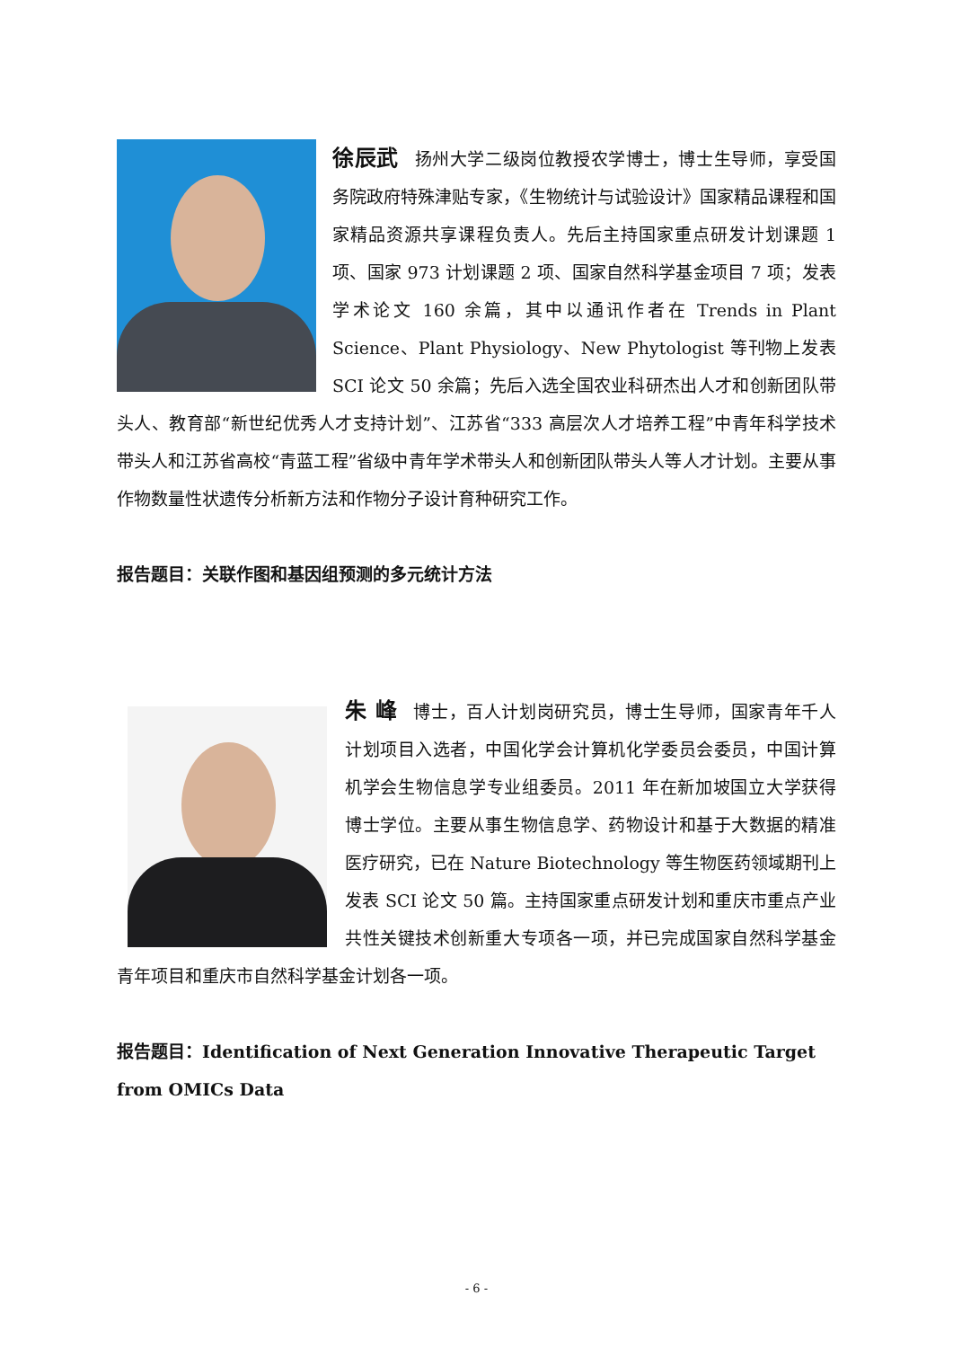徐辰武 扬州大学二级岗位教授农学博士，博士生导师，享受国务院政府特殊津贴专家，《生物统计与试验设计》国家精品课程和国家精品资源共享课程负责人。先后主持国家重点研发计划课题 1 项、国家 973 计划课题 2 项、国家自然科学基金项目 7 项；发表学术论文 160 余篇，其中以通讯作者在 Trends in Plant Science、Plant Physiology、New Phytologist 等刊物上发表 SCI 论文 50 余篇；先后入选全国农业科研杰出人才和创新团队带头人、教育部“新世纪优秀人才支持计划”、江苏省“333 高层次人才培养工程”中青年科学技术带头人和江苏省高校“青蓝工程”省级中青年学术带头人和创新团队带头人等人才计划。主要从事作物数量性状遗传分析新方法和作物分子设计育种研究工作。
报告题目：关联作图和基因组预测的多元统计方法
朱 峰 博士，百人计划岗研究员，博士生导师，国家青年千人计划项目入选者，中国化学会计算机化学委员会委员，中国计算机学会生物信息学专业组委员。2011 年在新加坡国立大学获得博士学位。主要从事生物信息学、药物设计和基于大数据的精准医疗研究，已在 Nature Biotechnology 等生物医药领域期刊上发表 SCI 论文 50 篇。主持国家重点研发计划和重庆市重点产业共性关键技术创新重大专项各一项，并已完成国家自然科学基金青年项目和重庆市自然科学基金计划各一项。
报告题目：Identification of Next Generation Innovative Therapeutic Target from OMICs Data
- 6 -